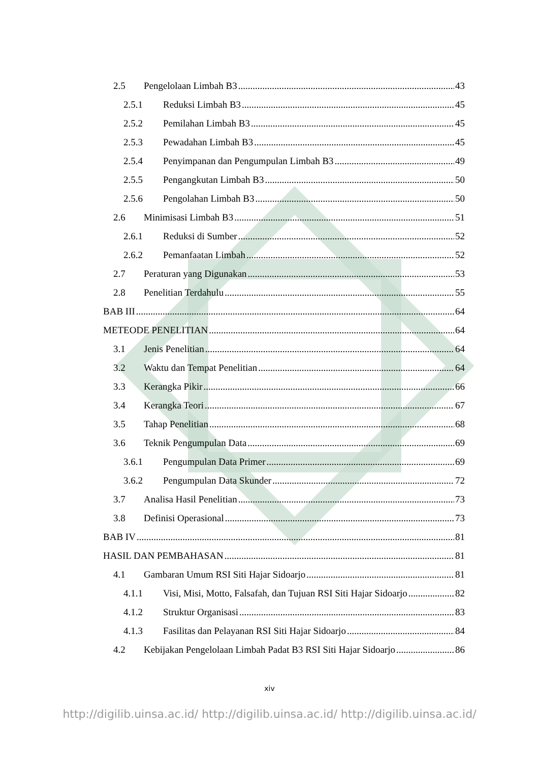2.5 Pengelolaan Limbah B3 43
2.5.1 Reduksi Limbah B3 45
2.5.2 Pemilahan Limbah B3 45
2.5.3 Pewadahan Limbah B3 45
2.5.4 Penyimpanan dan Pengumpulan Limbah B3 49
2.5.5 Pengangkutan Limbah B3 50
2.5.6 Pengolahan Limbah B3 50
2.6 Minimisasi Limbah B3 51
2.6.1 Reduksi di Sumber 52
2.6.2 Pemanfaatan Limbah 52
2.7 Peraturan yang Digunakan 53
2.8 Penelitian Terdahulu 55
BAB III 64
METEODE PENELITIAN 64
3.1 Jenis Penelitian 64
3.2 Waktu dan Tempat Penelitian 64
3.3 Kerangka Pikir 66
3.4 Kerangka Teori 67
3.5 Tahap Penelitian 68
3.6 Teknik Pengumpulan Data 69
3.6.1 Pengumpulan Data Primer 69
3.6.2 Pengumpulan Data Skunder 72
3.7 Analisa Hasil Penelitian 73
3.8 Definisi Operasional 73
BAB IV 81
HASIL DAN PEMBAHASAN 81
4.1 Gambaran Umum RSI Siti Hajar Sidoarjo 81
4.1.1 Visi, Misi, Motto, Falsafah, dan Tujuan RSI Siti Hajar Sidoarjo 82
4.1.2 Struktur Organisasi 83
4.1.3 Fasilitas dan Pelayanan RSI Siti Hajar Sidoarjo 84
4.2 Kebijakan Pengelolaan Limbah Padat B3 RSI Siti Hajar Sidoarjo 86
xiv
http://digilib.uinsa.ac.id/ http://digilib.uinsa.ac.id/ http://digilib.uinsa.ac.id/